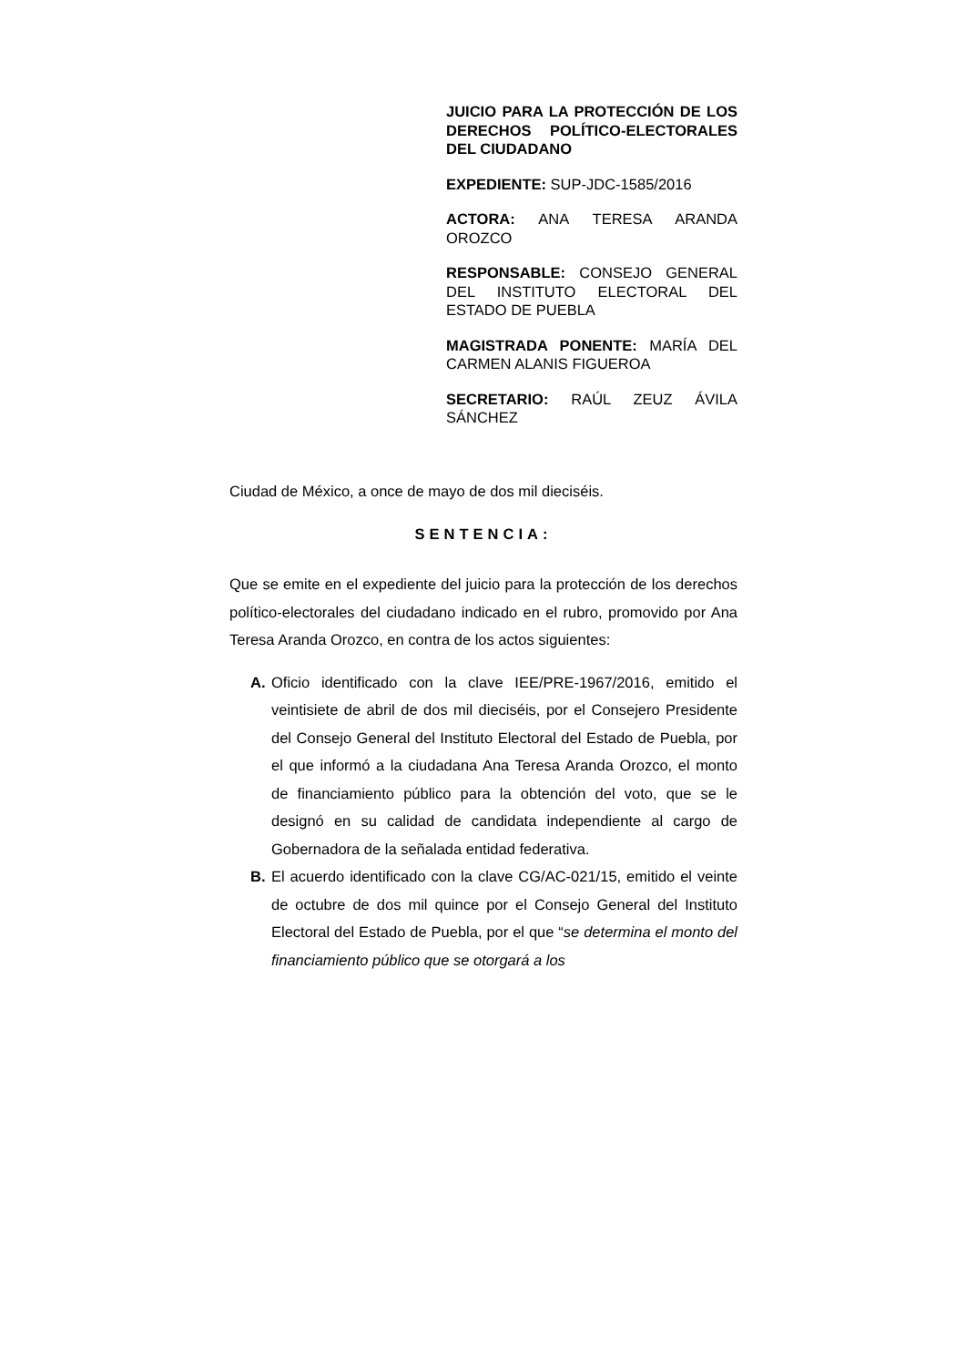JUICIO PARA LA PROTECCIÓN DE LOS DERECHOS POLÍTICO-ELECTORALES DEL CIUDADANO
EXPEDIENTE: SUP-JDC-1585/2016
ACTORA: ANA TERESA ARANDA OROZCO
RESPONSABLE: CONSEJO GENERAL DEL INSTITUTO ELECTORAL DEL ESTADO DE PUEBLA
MAGISTRADA PONENTE: MARÍA DEL CARMEN ALANIS FIGUEROA
SECRETARIO: RAÚL ZEUZ ÁVILA SÁNCHEZ
Ciudad de México, a once de mayo de dos mil dieciséis.
SENTENCIA:
Que se emite en el expediente del juicio para la protección de los derechos político-electorales del ciudadano indicado en el rubro, promovido por Ana Teresa Aranda Orozco, en contra de los actos siguientes:
A. Oficio identificado con la clave IEE/PRE-1967/2016, emitido el veintisiete de abril de dos mil dieciséis, por el Consejero Presidente del Consejo General del Instituto Electoral del Estado de Puebla, por el que informó a la ciudadana Ana Teresa Aranda Orozco, el monto de financiamiento público para la obtención del voto, que se le designó en su calidad de candidata independiente al cargo de Gobernadora de la señalada entidad federativa.
B. El acuerdo identificado con la clave CG/AC-021/15, emitido el veinte de octubre de dos mil quince por el Consejo General del Instituto Electoral del Estado de Puebla, por el que “se determina el monto del financiamiento público que se otorgará a los